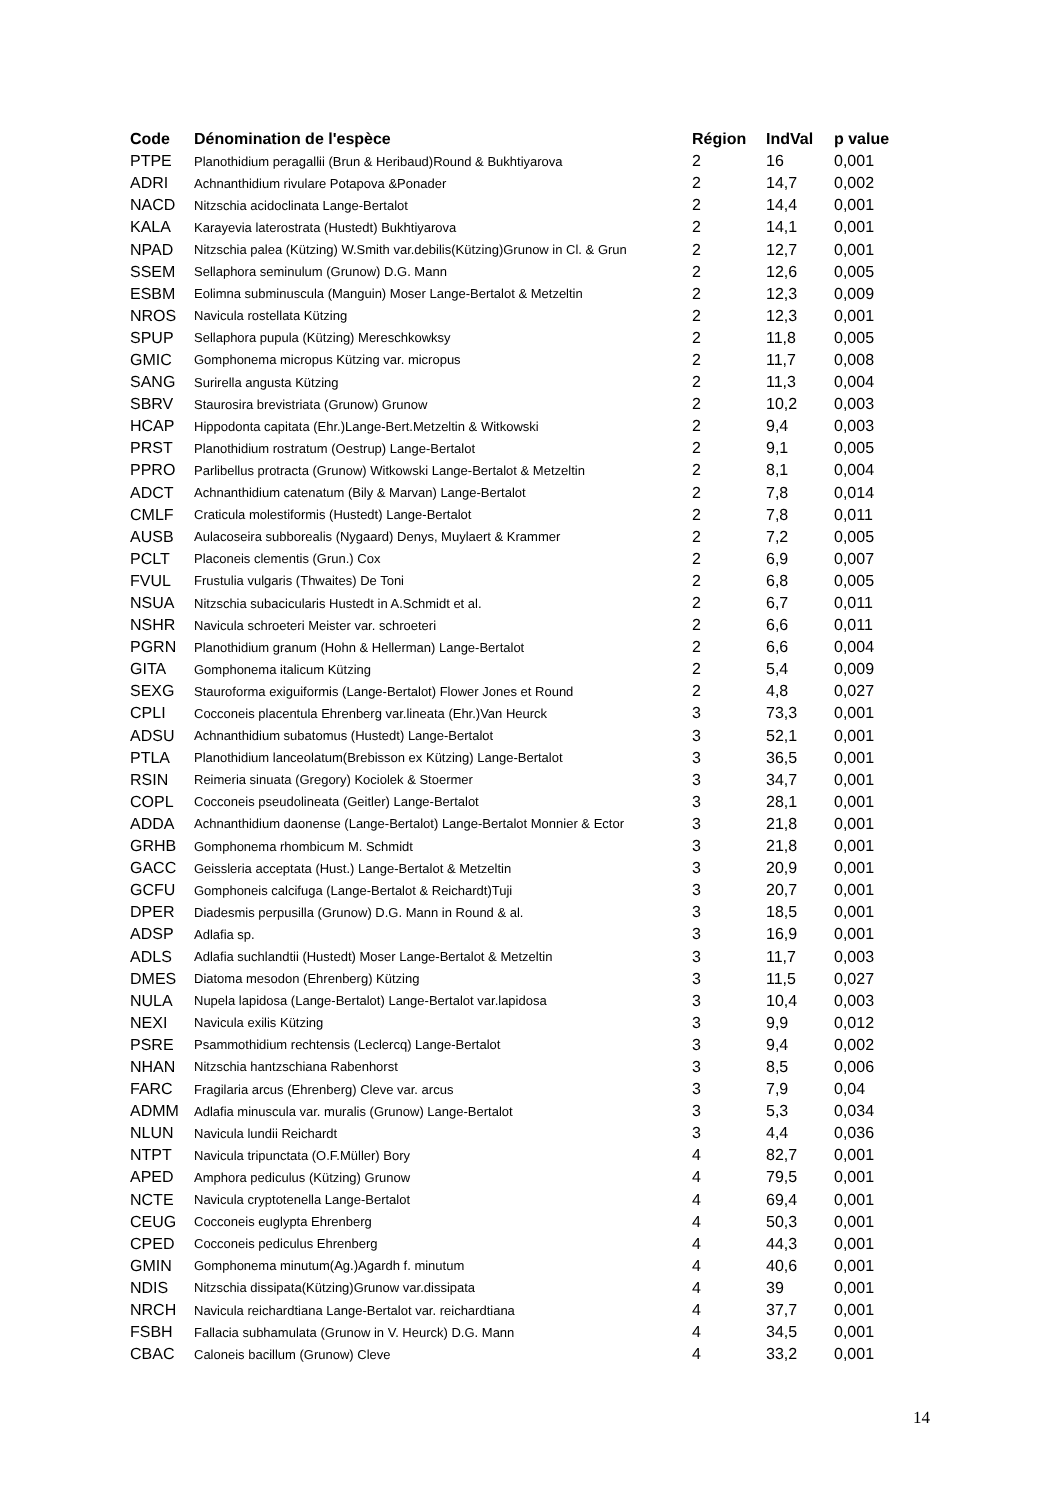| Code | Dénomination de l'espèce | Région | IndVal | p value |
| --- | --- | --- | --- | --- |
| PTPE | Planothidium peragallii (Brun & Heribaud)Round & Bukhtiyarova | 2 | 16 | 0,001 |
| ADRI | Achnanthidium rivulare Potapova &Ponader | 2 | 14,7 | 0,002 |
| NACD | Nitzschia acidoclinata Lange-Bertalot | 2 | 14,4 | 0,001 |
| KALA | Karayevia laterostrata (Hustedt) Bukhtiyarova | 2 | 14,1 | 0,001 |
| NPAD | Nitzschia palea (Kützing) W.Smith var.debilis(Kützing)Grunow in Cl. & Grun | 2 | 12,7 | 0,001 |
| SSEM | Sellaphora seminulum (Grunow) D.G. Mann | 2 | 12,6 | 0,005 |
| ESBM | Eolimna subminuscula (Manguin) Moser Lange-Bertalot & Metzeltin | 2 | 12,3 | 0,009 |
| NROS | Navicula rostellata Kützing | 2 | 12,3 | 0,001 |
| SPUP | Sellaphora pupula (Kützing) Mereschkowksy | 2 | 11,8 | 0,005 |
| GMIC | Gomphonema micropus Kützing var. micropus | 2 | 11,7 | 0,008 |
| SANG | Surirella angusta Kützing | 2 | 11,3 | 0,004 |
| SBRV | Staurosira brevistriata (Grunow) Grunow | 2 | 10,2 | 0,003 |
| HCAP | Hippodonta capitata (Ehr.)Lange-Bert.Metzeltin & Witkowski | 2 | 9,4 | 0,003 |
| PRST | Planothidium rostratum (Oestrup) Lange-Bertalot | 2 | 9,1 | 0,005 |
| PPRO | Parlibellus protracta (Grunow) Witkowski Lange-Bertalot & Metzeltin | 2 | 8,1 | 0,004 |
| ADCT | Achnanthidium catenatum (Bily & Marvan) Lange-Bertalot | 2 | 7,8 | 0,014 |
| CMLF | Craticula molestiformis (Hustedt) Lange-Bertalot | 2 | 7,8 | 0,011 |
| AUSB | Aulacoseira subborealis (Nygaard) Denys, Muylaert & Krammer | 2 | 7,2 | 0,005 |
| PCLT | Placoneis clementis (Grun.) Cox | 2 | 6,9 | 0,007 |
| FVUL | Frustulia vulgaris (Thwaites) De Toni | 2 | 6,8 | 0,005 |
| NSUA | Nitzschia subacicularis Hustedt in A.Schmidt et al. | 2 | 6,7 | 0,011 |
| NSHR | Navicula schroeteri Meister var. schroeteri | 2 | 6,6 | 0,011 |
| PGRN | Planothidium granum (Hohn & Hellerman) Lange-Bertalot | 2 | 6,6 | 0,004 |
| GITA | Gomphonema italicum Kützing | 2 | 5,4 | 0,009 |
| SEXG | Stauroforma exiguiformis (Lange-Bertalot) Flower Jones et Round | 2 | 4,8 | 0,027 |
| CPLI | Cocconeis placentula Ehrenberg var.lineata (Ehr.)Van Heurck | 3 | 73,3 | 0,001 |
| ADSU | Achnanthidium subatomus (Hustedt) Lange-Bertalot | 3 | 52,1 | 0,001 |
| PTLA | Planothidium lanceolatum(Brebisson ex Kützing) Lange-Bertalot | 3 | 36,5 | 0,001 |
| RSIN | Reimeria sinuata (Gregory) Kociolek & Stoermer | 3 | 34,7 | 0,001 |
| COPL | Cocconeis pseudolineata (Geitler) Lange-Bertalot | 3 | 28,1 | 0,001 |
| ADDA | Achnanthidium daonense (Lange-Bertalot) Lange-Bertalot Monnier & Ector | 3 | 21,8 | 0,001 |
| GRHB | Gomphonema rhombicum M. Schmidt | 3 | 21,8 | 0,001 |
| GACC | Geissleria acceptata (Hust.) Lange-Bertalot & Metzeltin | 3 | 20,9 | 0,001 |
| GCFU | Gomphoneis calcifuga (Lange-Bertalot & Reichardt)Tuji | 3 | 20,7 | 0,001 |
| DPER | Diadesmis perpusilla (Grunow) D.G. Mann in Round & al. | 3 | 18,5 | 0,001 |
| ADSP | Adlafia sp. | 3 | 16,9 | 0,001 |
| ADLS | Adlafia suchlandtii (Hustedt) Moser Lange-Bertalot & Metzeltin | 3 | 11,7 | 0,003 |
| DMES | Diatoma mesodon (Ehrenberg) Kützing | 3 | 11,5 | 0,027 |
| NULA | Nupela lapidosa (Lange-Bertalot) Lange-Bertalot var.lapidosa | 3 | 10,4 | 0,003 |
| NEXI | Navicula exilis Kützing | 3 | 9,9 | 0,012 |
| PSRE | Psammothidium rechtensis (Leclercq) Lange-Bertalot | 3 | 9,4 | 0,002 |
| NHAN | Nitzschia hantzschiana Rabenhorst | 3 | 8,5 | 0,006 |
| FARC | Fragilaria arcus (Ehrenberg) Cleve var. arcus | 3 | 7,9 | 0,04 |
| ADMM | Adlafia minuscula var. muralis (Grunow) Lange-Bertalot | 3 | 5,3 | 0,034 |
| NLUN | Navicula lundii Reichardt | 3 | 4,4 | 0,036 |
| NTPT | Navicula tripunctata (O.F.Müller) Bory | 4 | 82,7 | 0,001 |
| APED | Amphora pediculus (Kützing) Grunow | 4 | 79,5 | 0,001 |
| NCTE | Navicula cryptotenella Lange-Bertalot | 4 | 69,4 | 0,001 |
| CEUG | Cocconeis euglypta Ehrenberg | 4 | 50,3 | 0,001 |
| CPED | Cocconeis pediculus Ehrenberg | 4 | 44,3 | 0,001 |
| GMIN | Gomphonema minutum(Ag.)Agardh f. minutum | 4 | 40,6 | 0,001 |
| NDIS | Nitzschia dissipata(Kützing)Grunow var.dissipata | 4 | 39 | 0,001 |
| NRCH | Navicula reichardtiana Lange-Bertalot var. reichardtiana | 4 | 37,7 | 0,001 |
| FSBH | Fallacia subhamulata (Grunow in V. Heurck) D.G. Mann | 4 | 34,5 | 0,001 |
| CBAC | Caloneis bacillum (Grunow) Cleve | 4 | 33,2 | 0,001 |
14